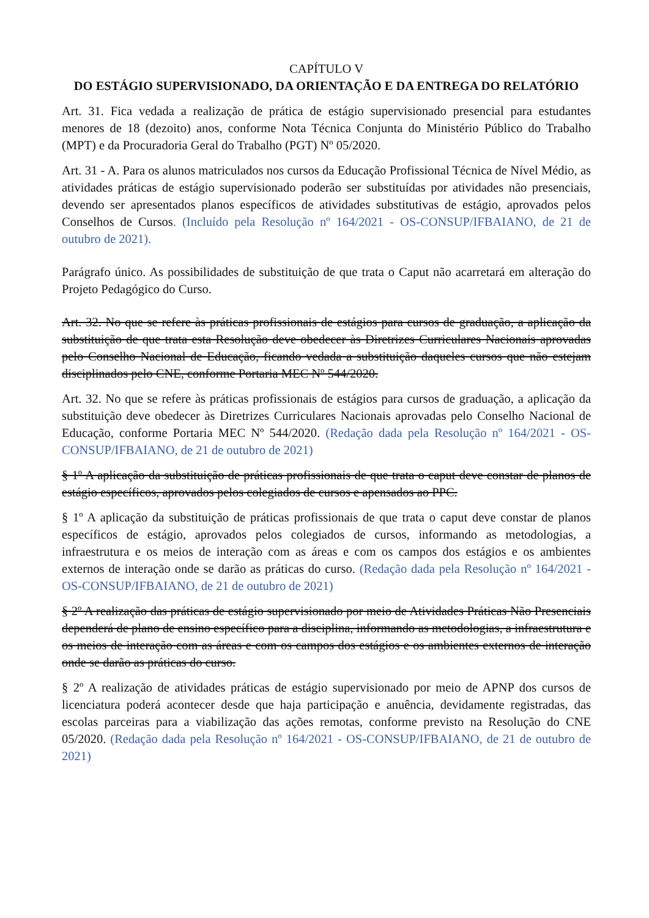CAPÍTULO V
DO ESTÁGIO SUPERVISIONADO, DA ORIENTAÇÃO E DA ENTREGA DO RELATÓRIO
Art. 31. Fica vedada a realização de prática de estágio supervisionado presencial para estudantes menores de 18 (dezoito) anos, conforme Nota Técnica Conjunta do Ministério Público do Trabalho (MPT) e da Procuradoria Geral do Trabalho (PGT) Nº 05/2020.
Art. 31 - A. Para os alunos matriculados nos cursos da Educação Profissional Técnica de Nível Médio, as atividades práticas de estágio supervisionado poderão ser substituídas por atividades não presenciais, devendo ser apresentados planos específicos de atividades substitutivas de estágio, aprovados pelos Conselhos de Cursos. (Incluído pela Resolução nº 164/2021 - OS-CONSUP/IFBAIANO, de 21 de outubro de 2021).
Parágrafo único. As possibilidades de substituição de que trata o Caput não acarretará em alteração do Projeto Pedagógico do Curso.
Art. 32. No que se refere às práticas profissionais de estágios para cursos de graduação, a aplicação da substituição de que trata esta Resolução deve obedecer às Diretrizes Curriculares Nacionais aprovadas pelo Conselho Nacional de Educação, ficando vedada a substituição daqueles cursos que não estejam disciplinados pelo CNE, conforme Portaria MEC Nº 544/2020.
Art. 32. No que se refere às práticas profissionais de estágios para cursos de graduação, a aplicação da substituição deve obedecer às Diretrizes Curriculares Nacionais aprovadas pelo Conselho Nacional de Educação, conforme Portaria MEC Nº 544/2020. (Redação dada pela Resolução nº 164/2021 - OS-CONSUP/IFBAIANO, de 21 de outubro de 2021)
§ 1º A aplicação da substituição de práticas profissionais de que trata o caput deve constar de planos de estágio específicos, aprovados pelos colegiados de cursos e apensados ao PPC.
§ 1º A aplicação da substituição de práticas profissionais de que trata o caput deve constar de planos específicos de estágio, aprovados pelos colegiados de cursos, informando as metodologias, a infraestrutura e os meios de interação com as áreas e com os campos dos estágios e os ambientes externos de interação onde se darão as práticas do curso. (Redação dada pela Resolução nº 164/2021 - OS-CONSUP/IFBAIANO, de 21 de outubro de 2021)
§ 2º A realização das práticas de estágio supervisionado por meio de Atividades Práticas Não Presenciais dependerá de plano de ensino específico para a disciplina, informando as metodologias, a infraestrutura e os meios de interação com as áreas e com os campos dos estágios e os ambientes externos de interação onde se darão as práticas do curso.
§ 2º A realização de atividades práticas de estágio supervisionado por meio de APNP dos cursos de licenciatura poderá acontecer desde que haja participação e anuência, devidamente registradas, das escolas parceiras para a viabilização das ações remotas, conforme previsto na Resolução do CNE 05/2020. (Redação dada pela Resolução nº 164/2021 - OS-CONSUP/IFBAIANO, de 21 de outubro de 2021)